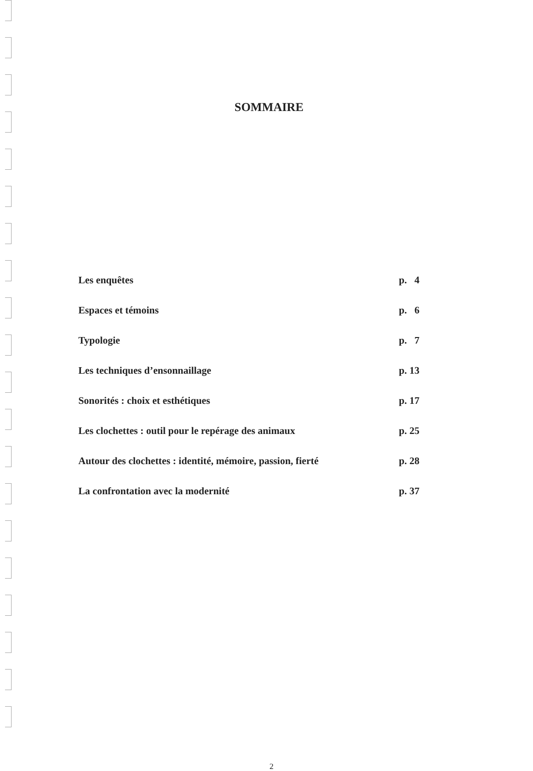SOMMAIRE
| Les enquêtes | p. 4 |
| Espaces et témoins | p. 6 |
| Typologie | p. 7 |
| Les techniques d’ensonnaillage | p. 13 |
| Sonorités : choix et esthétiques | p. 17 |
| Les clochettes : outil pour le repérage des animaux | p. 25 |
| Autour des clochettes : identité, mémoire, passion, fierté | p. 28 |
| La confrontation avec la modernité | p. 37 |
2